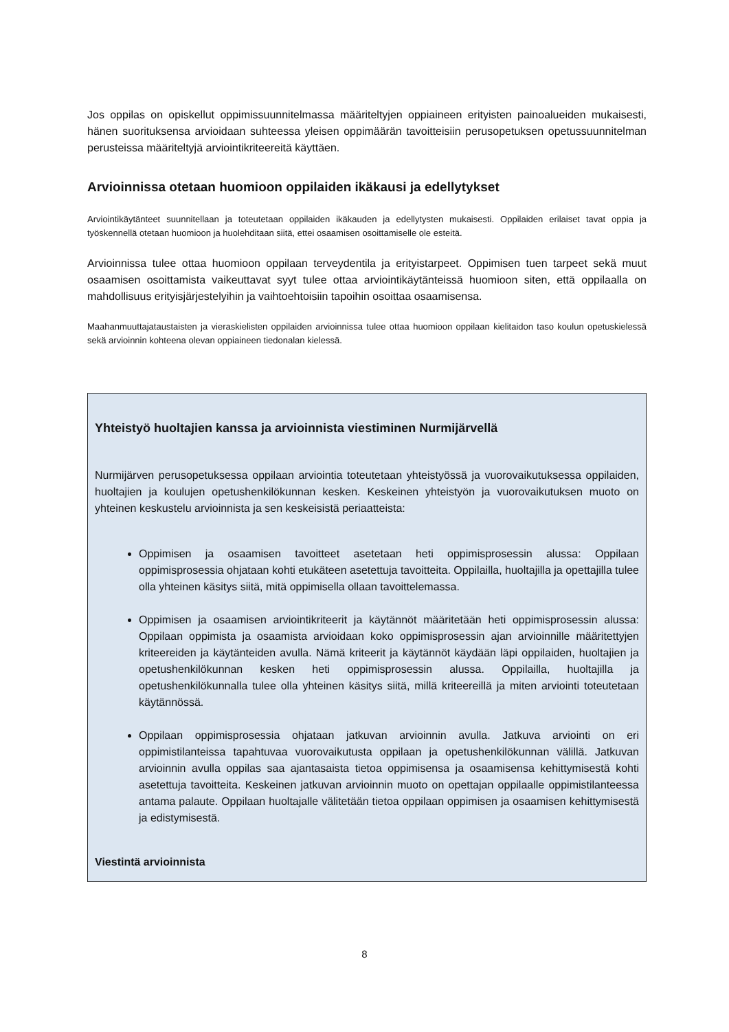Jos oppilas on opiskellut oppimissuunnitelmassa määriteltyjen oppiaineen erityisten painoalueiden mukaisesti, hänen suorituksensa arvioidaan suhteessa yleisen oppimäärän tavoitteisiin perusopetuksen opetussuunnitelman perusteissa määriteltyjä arviointikriteereitä käyttäen.
Arvioinnissa otetaan huomioon oppilaiden ikäkausi ja edellytykset
Arviointikäytänteet suunnitellaan ja toteutetaan oppilaiden ikäkauden ja edellytysten mukaisesti. Oppilaiden erilaiset tavat oppia ja työskennellä otetaan huomioon ja huolehditaan siitä, ettei osaamisen osoittamiselle ole esteitä.
Arvioinnissa tulee ottaa huomioon oppilaan terveydentila ja erityistarpeet. Oppimisen tuen tarpeet sekä muut osaamisen osoittamista vaikeuttavat syyt tulee ottaa arviointikäytänteissä huomioon siten, että oppilaalla on mahdollisuus erityisjärjestelyihin ja vaihtoehtoisiin tapoihin osoittaa osaamisensa.
Maahanmuuttajataustaisten ja vieraskielisten oppilaiden arvioinnissa tulee ottaa huomioon oppilaan kielitaidon taso koulun opetuskielessä sekä arvioinnin kohteena olevan oppiaineen tiedonalan kielessä.
Yhteistyö huoltajien kanssa ja arvioinnista viestiminen Nurmijärvellä
Nurmijärven perusopetuksessa oppilaan arviointia toteutetaan yhteistyössä ja vuorovaikutuksessa oppilaiden, huoltajien ja koulujen opetushenkilökunnan kesken. Keskeinen yhteistyön ja vuorovaikutuksen muoto on yhteinen keskustelu arvioinnista ja sen keskeisistä periaatteista:
Oppimisen ja osaamisen tavoitteet asetetaan heti oppimisprosessin alussa: Oppilaan oppimisprosessia ohjataan kohti etukäteen asetettuja tavoitteita. Oppilailla, huoltajilla ja opettajilla tulee olla yhteinen käsitys siitä, mitä oppimisella ollaan tavoittelemassa.
Oppimisen ja osaamisen arviointikriteerit ja käytännöt määritetään heti oppimisprosessin alussa: Oppilaan oppimista ja osaamista arvioidaan koko oppimisprosessin ajan arvioinnille määritettyjen kriteereiden ja käytänteiden avulla. Nämä kriteerit ja käytännöt käydään läpi oppilaiden, huoltajien ja opetushenkilökunnan kesken heti oppimisprosessin alussa. Oppilailla, huoltajilla ja opetushenkilökunnalla tulee olla yhteinen käsitys siitä, millä kriteereillä ja miten arviointi toteutetaan käytännössä.
Oppilaan oppimisprosessia ohjataan jatkuvan arvioinnin avulla. Jatkuva arviointi on eri oppimistilanteissa tapahtuvaa vuorovaikutusta oppilaan ja opetushenkilökunnan välillä. Jatkuvan arvioinnin avulla oppilas saa ajantasaista tietoa oppimisensa ja osaamisensa kehittymisestä kohti asetettuja tavoitteita. Keskeinen jatkuvan arvioinnin muoto on opettajan oppilaalle oppimistilanteessa antama palaute. Oppilaan huoltajalle välitetään tietoa oppilaan oppimisen ja osaamisen kehittymisestä ja edistymisestä.
Viestintä arvioinnista
8